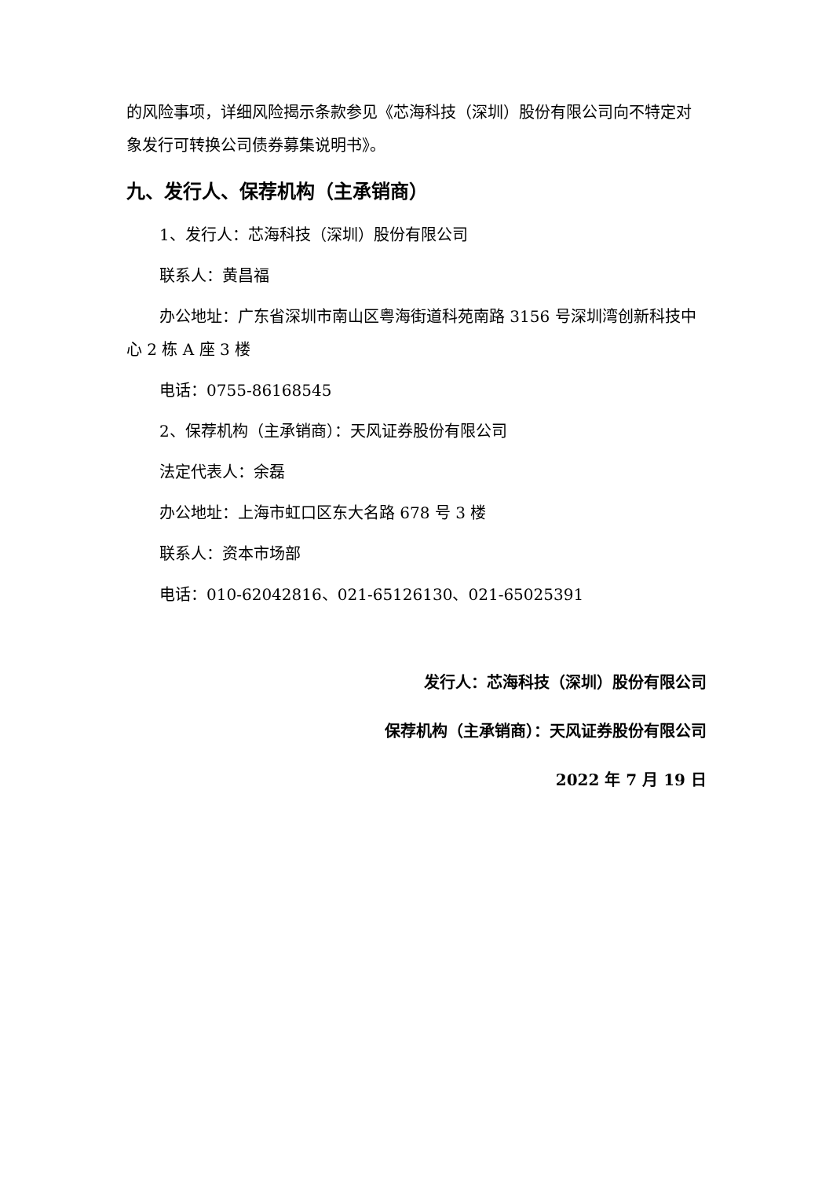的风险事项，详细风险揭示条款参见《芯海科技（深圳）股份有限公司向不特定对象发行可转换公司债券募集说明书》。
九、发行人、保荐机构（主承销商）
1、发行人：芯海科技（深圳）股份有限公司
联系人：黄昌福
办公地址：广东省深圳市南山区粤海街道科苑南路 3156 号深圳湾创新科技中心 2 栋 A 座 3 楼
电话：0755-86168545
2、保荐机构（主承销商）：天风证券股份有限公司
法定代表人：余磊
办公地址：上海市虹口区东大名路 678 号 3 楼
联系人：资本市场部
电话：010-62042816、021-65126130、021-65025391
发行人：芯海科技（深圳）股份有限公司
保荐机构（主承销商）：天风证券股份有限公司
2022 年 7 月 19 日